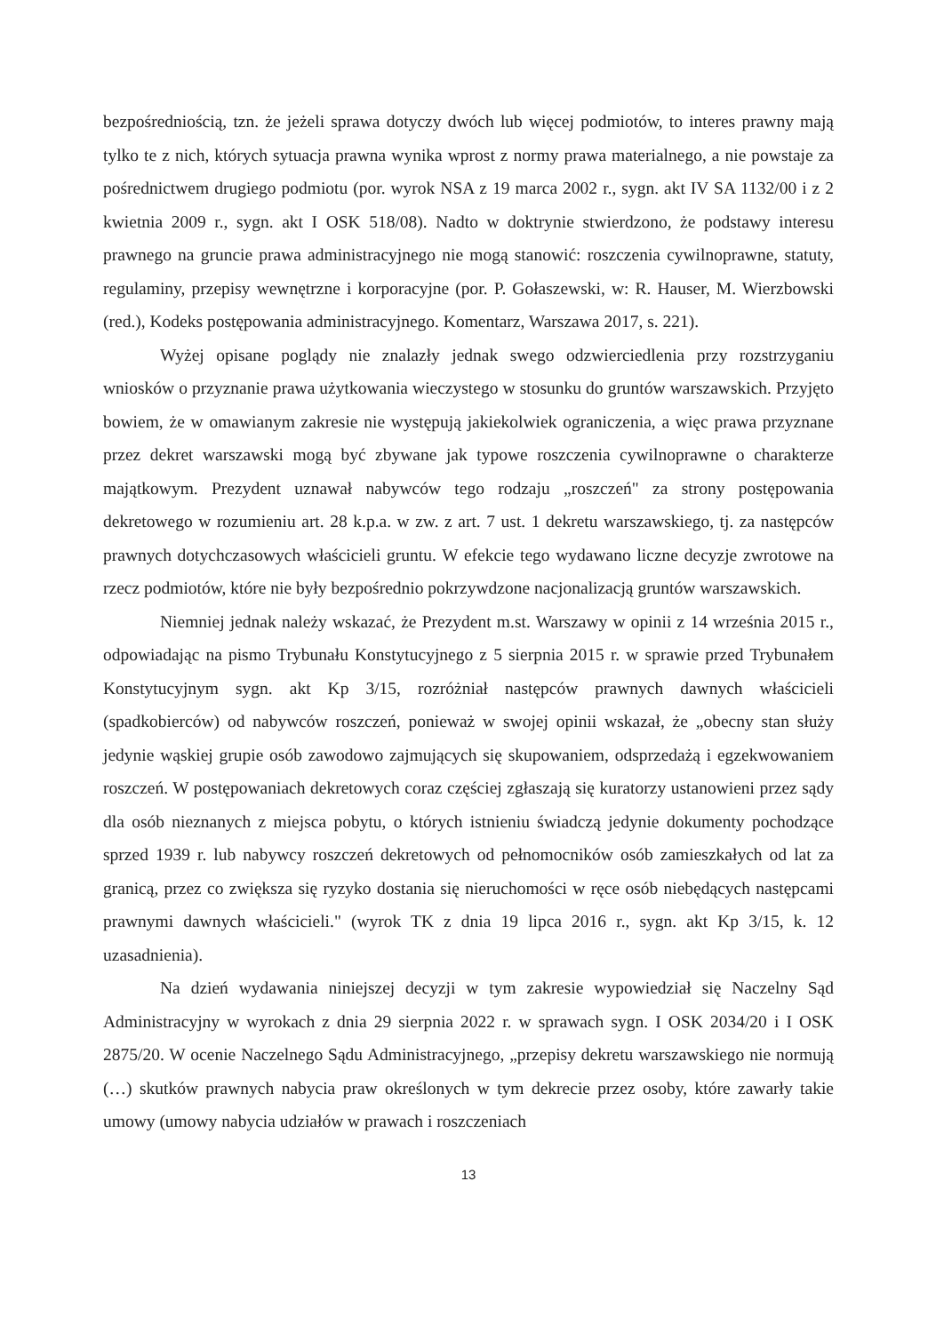bezpośredniością, tzn. że jeżeli sprawa dotyczy dwóch lub więcej podmiotów, to interes prawny mają tylko te z nich, których sytuacja prawna wynika wprost z normy prawa materialnego, a nie powstaje za pośrednictwem drugiego podmiotu (por. wyrok NSA z 19 marca 2002 r., sygn. akt IV SA 1132/00 i z 2 kwietnia 2009 r., sygn. akt I OSK 518/08). Nadto w doktrynie stwierdzono, że podstawy interesu prawnego na gruncie prawa administracyjnego nie mogą stanowić: roszczenia cywilnoprawne, statuty, regulaminy, przepisy wewnętrzne i korporacyjne (por. P. Gołaszewski, w: R. Hauser, M. Wierzbowski (red.), Kodeks postępowania administracyjnego. Komentarz, Warszawa 2017, s. 221).
Wyżej opisane poglądy nie znalazły jednak swego odzwierciedlenia przy rozstrzyganiu wniosków o przyznanie prawa użytkowania wieczystego w stosunku do gruntów warszawskich. Przyjęto bowiem, że w omawianym zakresie nie występują jakiekolwiek ograniczenia, a więc prawa przyznane przez dekret warszawski mogą być zbywane jak typowe roszczenia cywilnoprawne o charakterze majątkowym. Prezydent uznawał nabywców tego rodzaju „roszczeń" za strony postępowania dekretowego w rozumieniu art. 28 k.p.a. w zw. z art. 7 ust. 1 dekretu warszawskiego, tj. za następców prawnych dotychczasowych właścicieli gruntu. W efekcie tego wydawano liczne decyzje zwrotowe na rzecz podmiotów, które nie były bezpośrednio pokrzywdzone nacjonalizacją gruntów warszawskich.
Niemniej jednak należy wskazać, że Prezydent m.st. Warszawy w opinii z 14 września 2015 r., odpowiadając na pismo Trybunału Konstytucyjnego z 5 sierpnia 2015 r. w sprawie przed Trybunałem Konstytucyjnym sygn. akt Kp 3/15, rozróżniał następców prawnych dawnych właścicieli (spadkobierców) od nabywców roszczeń, ponieważ w swojej opinii wskazał, że „obecny stan służy jedynie wąskiej grupie osób zawodowo zajmujących się skupowaniem, odsprzedażą i egzekwowaniem roszczeń. W postępowaniach dekretowych coraz częściej zgłaszają się kuratorzy ustanowieni przez sądy dla osób nieznanych z miejsca pobytu, o których istnieniu świadczą jedynie dokumenty pochodzące sprzed 1939 r. lub nabywcy roszczeń dekretowych od pełnomocników osób zamieszkałych od lat za granicą, przez co zwiększa się ryzyko dostania się nieruchomości w ręce osób niebędących następcami prawnymi dawnych właścicieli." (wyrok TK z dnia 19 lipca 2016 r., sygn. akt Kp 3/15, k. 12 uzasadnienia).
Na dzień wydawania niniejszej decyzji w tym zakresie wypowiedział się Naczelny Sąd Administracyjny w wyrokach z dnia 29 sierpnia 2022 r. w sprawach sygn. I OSK 2034/20 i I OSK 2875/20. W ocenie Naczelnego Sądu Administracyjnego, „przepisy dekretu warszawskiego nie normują (…) skutków prawnych nabycia praw określonych w tym dekrecie przez osoby, które zawarły takie umowy (umowy nabycia udziałów w prawach i roszczeniach
13